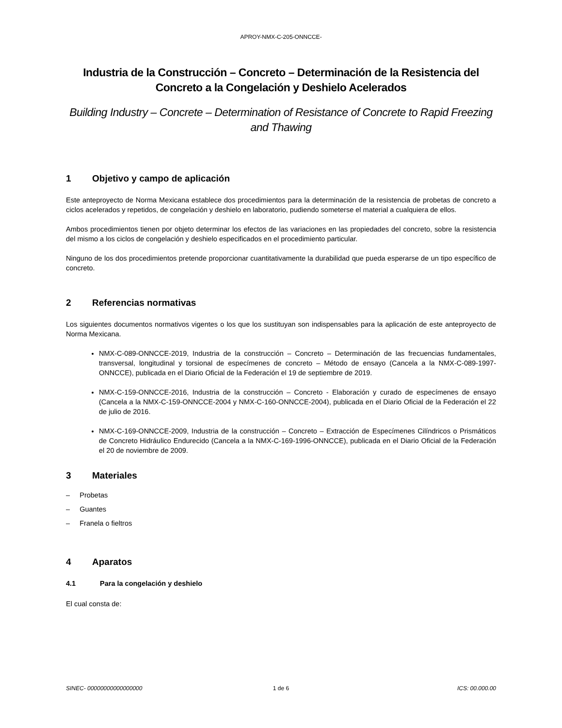APROY-NMX-C-205-ONNCCE-
Industria de la Construcción – Concreto – Determinación de la Resistencia del Concreto a la Congelación y Deshielo Acelerados
Building Industry – Concrete – Determination of Resistance of Concrete to Rapid Freezing and Thawing
1 Objetivo y campo de aplicación
Este anteproyecto de Norma Mexicana establece dos procedimientos para la determinación de la resistencia de probetas de concreto a ciclos acelerados y repetidos, de congelación y deshielo en laboratorio, pudiendo someterse el material a cualquiera de ellos.
Ambos procedimientos tienen por objeto determinar los efectos de las variaciones en las propiedades del concreto, sobre la resistencia del mismo a los ciclos de congelación y deshielo especificados en el procedimiento particular.
Ninguno de los dos procedimientos pretende proporcionar cuantitativamente la durabilidad que pueda esperarse de un tipo específico de concreto.
2 Referencias normativas
Los siguientes documentos normativos vigentes o los que los sustituyan son indispensables para la aplicación de este anteproyecto de Norma Mexicana.
NMX-C-089-ONNCCE-2019, Industria de la construcción – Concreto – Determinación de las frecuencias fundamentales, transversal, longitudinal y torsional de especímenes de concreto – Método de ensayo (Cancela a la NMX-C-089-1997-ONNCCE), publicada en el Diario Oficial de la Federación el 19 de septiembre de 2019.
NMX-C-159-ONNCCE-2016, Industria de la construcción – Concreto - Elaboración y curado de especímenes de ensayo (Cancela a la NMX-C-159-ONNCCE-2004 y NMX-C-160-ONNCCE-2004), publicada en el Diario Oficial de la Federación el 22 de julio de 2016.
NMX-C-169-ONNCCE-2009, Industria de la construcción – Concreto – Extracción de Especímenes Cilíndricos o Prismáticos de Concreto Hidráulico Endurecido (Cancela a la NMX-C-169-1996-ONNCCE), publicada en el Diario Oficial de la Federación el 20 de noviembre de 2009.
3 Materiales
– Probetas
– Guantes
– Franela o fieltros
4 Aparatos
4.1 Para la congelación y deshielo
El cual consta de:
SINEC- 00000000000000000 1 de 6 ICS: 00.000.00